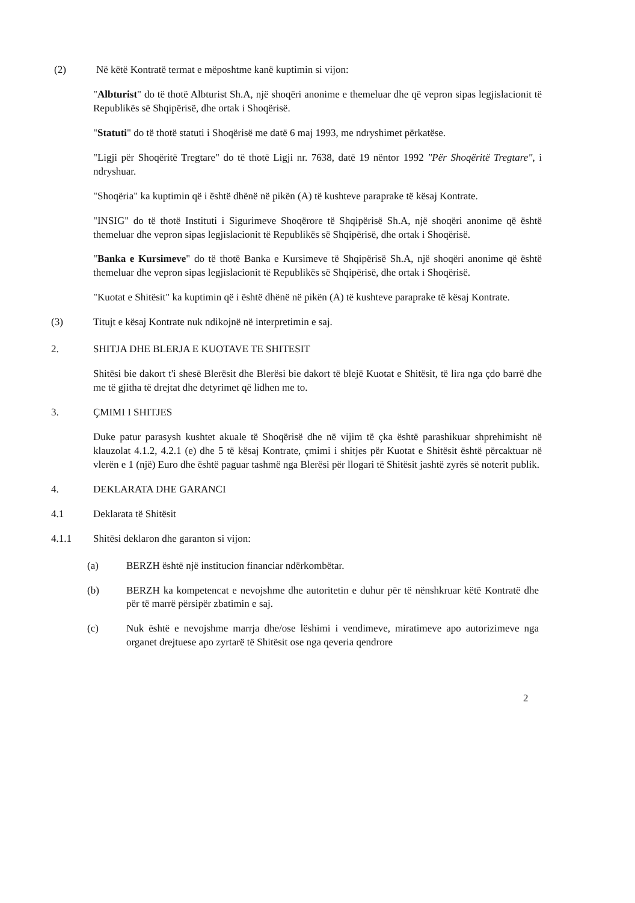(2) Në këtë Kontratë termat e mëposhtme kanë kuptimin si vijon:
"Albturist" do të thotë Albturist Sh.A, një shoqëri anonime e themeluar dhe që vepron sipas legjislacionit të Republikës së Shqipërisë, dhe ortak i Shoqërisë.
"Statuti" do të thotë statuti i Shoqërisë me datë 6 maj 1993, me ndryshimet përkatëse.
"Ligji për Shoqëritë Tregtare" do të thotë Ligji nr. 7638, datë 19 nëntor 1992 "Për Shoqëritë Tregtare", i ndryshuar.
"Shoqëria" ka kuptimin që i është dhënë në pikën (A) të kushteve paraprake të kësaj Kontrate.
"INSIG" do të thotë Instituti i Sigurimeve Shoqërore të Shqipërisë Sh.A, një shoqëri anonime që është themeluar dhe vepron sipas legjislacionit të Republikës së Shqipërisë, dhe ortak i Shoqërisë.
"Banka e Kursimeve" do të thotë Banka e Kursimeve të Shqipërisë Sh.A, një shoqëri anonime që është themeluar dhe vepron sipas legjislacionit të Republikës së Shqipërisë, dhe ortak i Shoqërisë.
"Kuotat e Shitësit" ka kuptimin që i është dhënë në pikën (A) të kushteve paraprake të kësaj Kontrate.
(3) Titujt e kësaj Kontrate nuk ndikojnë në interpretimin e saj.
2. SHITJA DHE BLERJA E KUOTAVE TE SHITESIT
Shitësi bie dakort t'i shesë Blerësit dhe Blerësi bie dakort të blejë Kuotat e Shitësit, të lira nga çdo barrë dhe me të gjitha të drejtat dhe detyrimet që lidhen me to.
3. ÇMIMI I SHITJES
Duke patur parasysh kushtet akuale të Shoqërisë dhe në vijim të çka është parashikuar shprehimisht në klauzolat 4.1.2, 4.2.1 (e) dhe 5 të kësaj Kontrate, çmimi i shitjes për Kuotat e Shitësit është përcaktuar në vlerën e 1 (një) Euro dhe është paguar tashmë nga Blerësi për llogari të Shitësit jashtë zyrës së noterit publik.
4. DEKLARATA DHE GARANCI
4.1 Deklarata të Shitësit
4.1.1 Shitësi deklaron dhe garanton si vijon:
(a) BERZH është një institucion financiar ndërkombëtar.
(b) BERZH ka kompetencat e nevojshme dhe autoritetin e duhur për të nënshkruar këtë Kontratë dhe për të marrë përsipër zbatimin e saj.
(c) Nuk është e nevojshme marrja dhe/ose lëshimi i vendimeve, miratimeve apo autorizimeve nga organet drejtuese apo zyrtarë të Shitësit ose nga qeveria qendrore
2